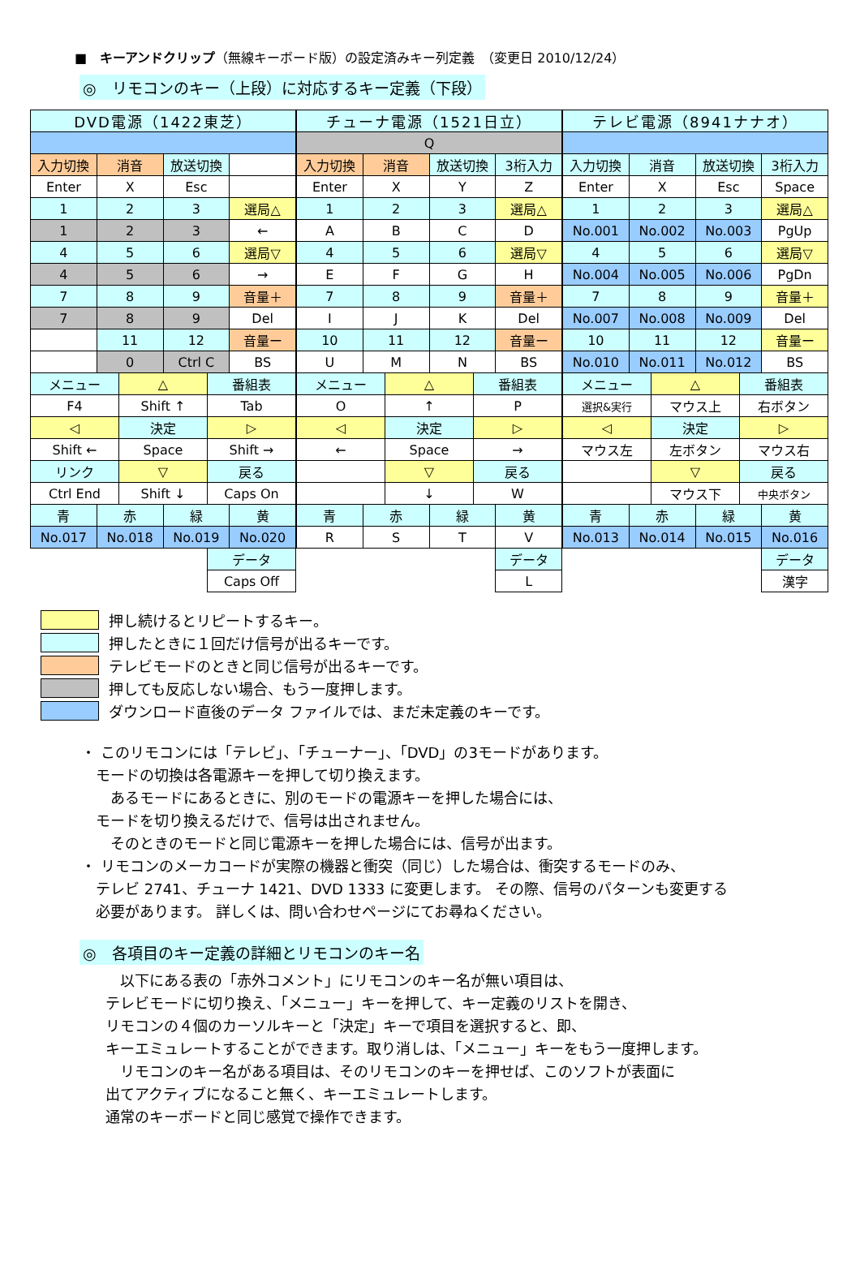■　キーアンドクリップ（無線キーボード版）の設定済みキー列定義　（変更日 2010/12/24）
◎　リモコンのキー（上段）に対応するキー定義（下段）
| DVD電源（1422東芝） | | | | | |
| 入力切換 | 消音 | | 放送切換 | | |
| Enter | X | | Esc | | |
| 1 | 2 | | 3 | | 選局△ |
| 1 | 2 | | 3 | | ← |
| 4 | 5 | | 6 | | 選局▽ |
| 4 | 5 | | 6 | | → |
| 7 | 8 | | 9 | | 音量＋ |
| 7 | 8 | | 9 | | Del |
| | 11 | | 12 | | 音量ー |
| | 0 | | Ctrl C | | BS |
| メニュー | | △ | | 番組表 | |
| F4 | | Shift ↑ | | Tab | |
| ◁ | | 決定 | | ▷ | |
| Shift ← | | Space | | Shift → | |
| リンク | | ▽ | | 戻る | |
| Ctrl End | | Shift ↓ | | Caps On | |
| 青 | 赤 | | 緑 | | 黄 |
| No.017 | No.018 | | No.019 | | No.020 |
| | | | | データ | |
| | | | | Caps Off | |
| チューナ電源（1521日立） | | | | | |
| Q | | | | | |
| 入力切換 | 消音 | | 放送切換 | | 3桁入力 |
| Enter | X | | Y | | Z |
| 1 | 2 | | 3 | | 選局△ |
| A | B | | C | | D |
| 4 | 5 | | 6 | | 選局▽ |
| E | F | | G | | H |
| 7 | 8 | | 9 | | 音量＋ |
| I | J | | K | | Del |
| 10 | 11 | | 12 | | 音量ー |
| U | M | | N | | BS |
| メニュー | | △ | | 番組表 | |
| O | | ↑ | | P | |
| ◁ | | 決定 | | ▷ | |
| ← | | Space | | → | |
| | | ▽ | | 戻る | |
| | | ↓ | | W | |
| 青 | 赤 | | 緑 | | 黄 |
| R | S | | T | | V |
| | | | | | データ |
| | | | | | L |
| テレビ電源（8941ナナオ） | | | | | |
| 入力切換 | 消音 | | 放送切換 | | 3桁入力 |
| Enter | X | | Esc | | Space |
| 1 | 2 | | 3 | | 選局△ |
| No.001 | No.002 | | No.003 | | PgUp |
| 4 | 5 | | 6 | | 選局▽ |
| No.004 | No.005 | | No.006 | | PgDn |
| 7 | 8 | | 9 | | 音量＋ |
| No.007 | No.008 | | No.009 | | Del |
| 10 | 11 | | 12 | | 音量ー |
| No.010 | No.011 | | No.012 | | BS |
| メニュー | | △ | | 番組表 | |
| 選択&実行 | | マウス上 | | 右ボタン | |
| ◁ | | 決定 | | ▷ | |
| マウス左 | | 左ボタン | | マウス右 | |
| | | ▽ | | 戻る | |
| | | マウス下 | | 中央ボタン | |
| 青 | 赤 | | 緑 | | 黄 |
| No.013 | No.014 | | No.015 | | No.016 |
| | | | | | データ |
| | | | | | 漢字 |
押し続けるとリピートするキー。
押したときに１回だけ信号が出るキーです。
テレビモードのときと同じ信号が出るキーです。
押しても反応しない場合、もう一度押します。
ダウンロード直後のデータ ファイルでは、まだ未定義のキーです。
・ このリモコンには「テレビ」、「チューナー」、「DVD」の3モードがあります。
　モードの切換は各電源キーを押して切り換えます。
　　あるモードにあるときに、別のモードの電源キーを押した場合には、
　モードを切り換えるだけで、信号は出されません。
　　そのときのモードと同じ電源キーを押した場合には、信号が出ます。
・ リモコンのメーカコードが実際の機器と衝突（同じ）した場合は、衝突するモードのみ、
　テレビ 2741、チューナ 1421、DVD 1333 に変更します。 その際、信号のパターンも変更する
　必要があります。 詳しくは、問い合わせページにてお尋ねください。
◎　各項目のキー定義の詳細とリモコンのキー名
　以下にある表の「赤外コメント」にリモコンのキー名が無い項目は、
テレビモードに切り換え、「メニュー」キーを押して、キー定義のリストを開き、
リモコンの４個のカーソルキーと「決定」キーで項目を選択すると、即、
キーエミュレートすることができます。取り消しは、「メニュー」キーをもう一度押します。
　リモコンのキー名がある項目は、そのリモコンのキーを押せば、このソフトが表面に
出てアクティブになること無く、キーエミュレートします。
通常のキーボードと同じ感覚で操作できます。